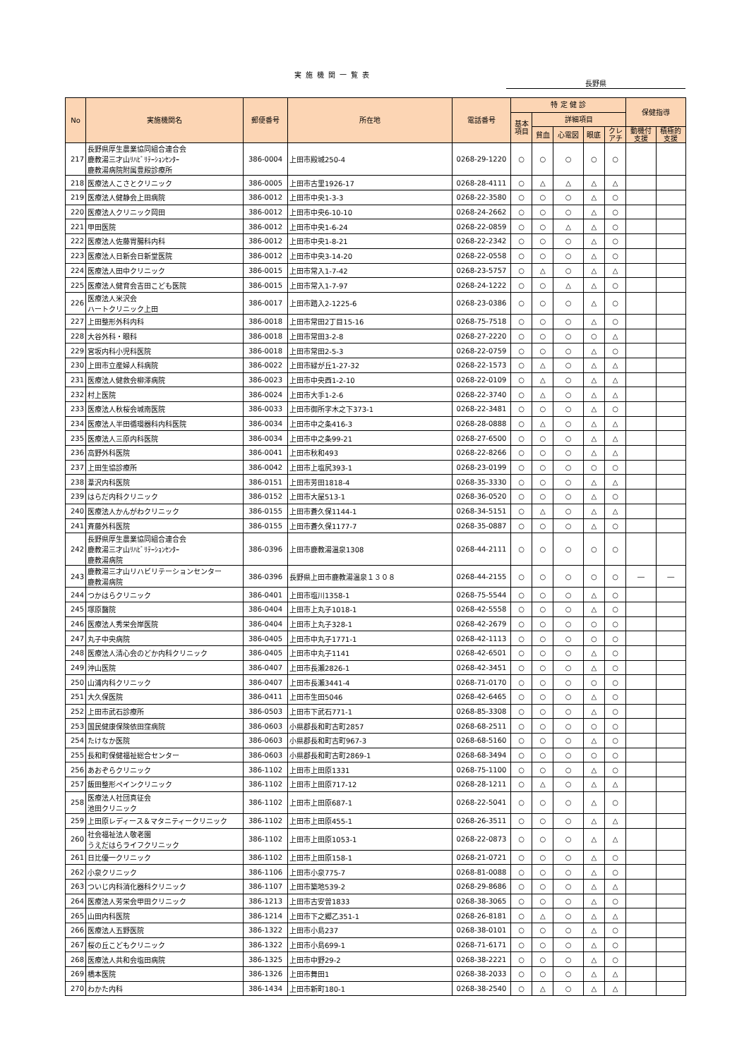実施機関一覧表
長野県
| No | 実施機関名 | 郵便番号 | 所在地 | 電話番号 | 特 定 健 診 | | | | | 保健指導 | |
| --- | --- | --- | --- | --- | --- | --- | --- | --- | --- | --- | --- |
| | | | | | 基本 項目 | 詳細項目 | | | | | |
| | | | | | | 貧血 | 心電図 | 眼底 | クレ アチ | 動機付 支援 | 積極的 支援 |
| 217 | 長野県厚生農業協同組合連合会 鹿教湯三才山ﾘﾊﾋﾞﾘﾃｰｼｮﾝｾﾝﾀｰ 鹿教湯病院附属豊殿診療所 | 386-0004 | 上田市殿城250-4 | 0268-29-1220 | ○ | ○ | ○ | ○ | ○ | | |
| 218 | 医療法人こさとクリニック | 386-0005 | 上田市古里1926-17 | 0268-28-4111 | ○ | △ | △ | △ | △ | | |
| 219 | 医療法人健静会上田病院 | 386-0012 | 上田市中央1-3-3 | 0268-22-3580 | ○ | ○ | ○ | △ | ○ | | |
| 220 | 医療法人クリニック岡田 | 386-0012 | 上田市中央6-10-10 | 0268-24-2662 | ○ | ○ | ○ | △ | ○ | | |
| 221 | 甲田医院 | 386-0012 | 上田市中央1-6-24 | 0268-22-0859 | ○ | ○ | △ | △ | ○ | | |
| 222 | 医療法人佐藤胃腸科内科 | 386-0012 | 上田市中央1-8-21 | 0268-22-2342 | ○ | ○ | ○ | △ | ○ | | |
| 223 | 医療法人日新会日新堂医院 | 386-0012 | 上田市中央3-14-20 | 0268-22-0558 | ○ | ○ | ○ | △ | ○ | | |
| 224 | 医療法人田中クリニック | 386-0015 | 上田市常入1-7-42 | 0268-23-5757 | ○ | △ | ○ | △ | △ | | |
| 225 | 医療法人健育会吉田こども医院 | 386-0015 | 上田市常入1-7-97 | 0268-24-1222 | ○ | ○ | △ | △ | ○ | | |
| 226 | 医療法人米沢会 ハートクリニック上田 | 386-0017 | 上田市踏入2-1225-6 | 0268-23-0386 | ○ | ○ | ○ | △ | ○ | | |
| 227 | 上田整形外科内科 | 386-0018 | 上田市常田2丁目15-16 | 0268-75-7518 | ○ | ○ | ○ | △ | ○ | | |
| 228 | 大谷外科・眼科 | 386-0018 | 上田市常田3-2-8 | 0268-27-2220 | ○ | ○ | ○ | ○ | △ | | |
| 229 | 宮坂内科小児科医院 | 386-0018 | 上田市常田2-5-3 | 0268-22-0759 | ○ | ○ | ○ | △ | ○ | | |
| 230 | 上田市立産婦人科病院 | 386-0022 | 上田市緑が丘1-27-32 | 0268-22-1573 | ○ | △ | ○ | △ | △ | | |
| 231 | 医療法人健救会柳澤病院 | 386-0023 | 上田市中央西1-2-10 | 0268-22-0109 | ○ | △ | ○ | △ | △ | | |
| 232 | 村上医院 | 386-0024 | 上田市大手1-2-6 | 0268-22-3740 | ○ | △ | ○ | △ | △ | | |
| 233 | 医療法人秋桜会城南医院 | 386-0033 | 上田市御所字木之下373-1 | 0268-22-3481 | ○ | ○ | ○ | △ | ○ | | |
| 234 | 医療法人半田循環器科内科医院 | 386-0034 | 上田市中之条416-3 | 0268-28-0888 | ○ | △ | ○ | △ | △ | | |
| 235 | 医療法人三原内科医院 | 386-0034 | 上田市中之条99-21 | 0268-27-6500 | ○ | ○ | ○ | △ | △ | | |
| 236 | 高野外科医院 | 386-0041 | 上田市秋和493 | 0268-22-8266 | ○ | ○ | ○ | △ | △ | | |
| 237 | 上田生協診療所 | 386-0042 | 上田市上塩尻393-1 | 0268-23-0199 | ○ | ○ | ○ | ○ | ○ | | |
| 238 | 葦沢内科医院 | 386-0151 | 上田市芳田1818-4 | 0268-35-3330 | ○ | ○ | ○ | △ | △ | | |
| 239 | はらだ内科クリニック | 386-0152 | 上田市大屋513-1 | 0268-36-0520 | ○ | ○ | ○ | △ | ○ | | |
| 240 | 医療法人かんがわクリニック | 386-0155 | 上田市蒼久保1144-1 | 0268-34-5151 | ○ | △ | ○ | △ | △ | | |
| 241 | 斉藤外科医院 | 386-0155 | 上田市蒼久保1177-7 | 0268-35-0887 | ○ | ○ | ○ | △ | ○ | | |
| 242 | 長野県厚生農業協同組合連合会 鹿教湯三才山ﾘﾊﾋﾞﾘﾃｰｼｮﾝｾﾝﾀｰ 鹿教湯病院 | 386-0396 | 上田市鹿教湯温泉1308 | 0268-44-2111 | ○ | ○ | ○ | ○ | ○ | | |
| 243 | 鹿教湯三才山リハビリテーションセンター 鹿教湯病院 | 386-0396 | 長野県上田市鹿教湯温泉１３０８ | 0268-44-2155 | ○ | ○ | ○ | ○ | ○ | ― | ― |
| 244 | つかはらクリニック | 386-0401 | 上田市塩川1358-1 | 0268-75-5544 | ○ | ○ | ○ | △ | ○ | | |
| 245 | 塚原醫院 | 386-0404 | 上田市上丸子1018-1 | 0268-42-5558 | ○ | ○ | ○ | △ | ○ | | |
| 246 | 医療法人秀栄会岸医院 | 386-0404 | 上田市上丸子328-1 | 0268-42-2679 | ○ | ○ | ○ | ○ | ○ | | |
| 247 | 丸子中央病院 | 386-0405 | 上田市中丸子1771-1 | 0268-42-1113 | ○ | ○ | ○ | ○ | ○ | | |
| 248 | 医療法人清心会のどか内科クリニック | 386-0405 | 上田市中丸子1141 | 0268-42-6501 | ○ | ○ | ○ | △ | ○ | | |
| 249 | 沖山医院 | 386-0407 | 上田市長瀬2826-1 | 0268-42-3451 | ○ | ○ | ○ | △ | ○ | | |
| 250 | 山浦内科クリニック | 386-0407 | 上田市長瀬3441-4 | 0268-71-0170 | ○ | ○ | ○ | ○ | ○ | | |
| 251 | 大久保医院 | 386-0411 | 上田市生田5046 | 0268-42-6465 | ○ | ○ | ○ | △ | ○ | | |
| 252 | 上田市武石診療所 | 386-0503 | 上田市下武石771-1 | 0268-85-3308 | ○ | ○ | ○ | △ | ○ | | |
| 253 | 国民健康保険依田窪病院 | 386-0603 | 小県郡長和町古町2857 | 0268-68-2511 | ○ | ○ | ○ | ○ | ○ | | |
| 254 | たけなか医院 | 386-0603 | 小県郡長和町古町967-3 | 0268-68-5160 | ○ | ○ | ○ | △ | ○ | | |
| 255 | 長和町保健福祉総合センター | 386-0603 | 小県郡長和町古町2869-1 | 0268-68-3494 | ○ | ○ | ○ | ○ | ○ | | |
| 256 | あおぞらクリニック | 386-1102 | 上田市上田原1331 | 0268-75-1100 | ○ | ○ | ○ | △ | ○ | | |
| 257 | 飯田整形ペインクリニック | 386-1102 | 上田市上田原717-12 | 0268-28-1211 | ○ | △ | ○ | △ | △ | | |
| 258 | 医療法人社団真征会 池田クリニック | 386-1102 | 上田市上田原687-1 | 0268-22-5041 | ○ | ○ | ○ | △ | ○ | | |
| 259 | 上田原レディース＆マタニティークリニック | 386-1102 | 上田市上田原455-1 | 0268-26-3511 | ○ | ○ | ○ | △ | △ | | |
| 260 | 社会福祉法人敬老園 うえだはらライフクリニック | 386-1102 | 上田市上田原1053-1 | 0268-22-0873 | ○ | ○ | ○ | △ | △ | | |
| 261 | 日比優一クリニック | 386-1102 | 上田市上田原158-1 | 0268-21-0721 | ○ | ○ | ○ | △ | ○ | | |
| 262 | 小泉クリニック | 386-1106 | 上田市小泉775-7 | 0268-81-0088 | ○ | ○ | ○ | △ | ○ | | |
| 263 | ついじ内科消化器科クリニック | 386-1107 | 上田市築地539-2 | 0268-29-8686 | ○ | ○ | ○ | △ | △ | | |
| 264 | 医療法人芳栄会甲田クリニック | 386-1213 | 上田市古安曽1833 | 0268-38-3065 | ○ | ○ | ○ | △ | ○ | | |
| 265 | 山田内科医院 | 386-1214 | 上田市下之郷乙351-1 | 0268-26-8181 | ○ | △ | ○ | △ | △ | | |
| 266 | 医療法人五野医院 | 386-1322 | 上田市小島237 | 0268-38-0101 | ○ | ○ | ○ | △ | ○ | | |
| 267 | 桜の丘こどもクリニック | 386-1322 | 上田市小島699-1 | 0268-71-6171 | ○ | ○ | ○ | △ | ○ | | |
| 268 | 医療法人共和会塩田病院 | 386-1325 | 上田市中野29-2 | 0268-38-2221 | ○ | ○ | ○ | △ | ○ | | |
| 269 | 橋本医院 | 386-1326 | 上田市舞田1 | 0268-38-2033 | ○ | ○ | ○ | △ | △ | | |
| 270 | わかた内科 | 386-1434 | 上田市新町180-1 | 0268-38-2540 | ○ | △ | ○ | △ | △ | | |